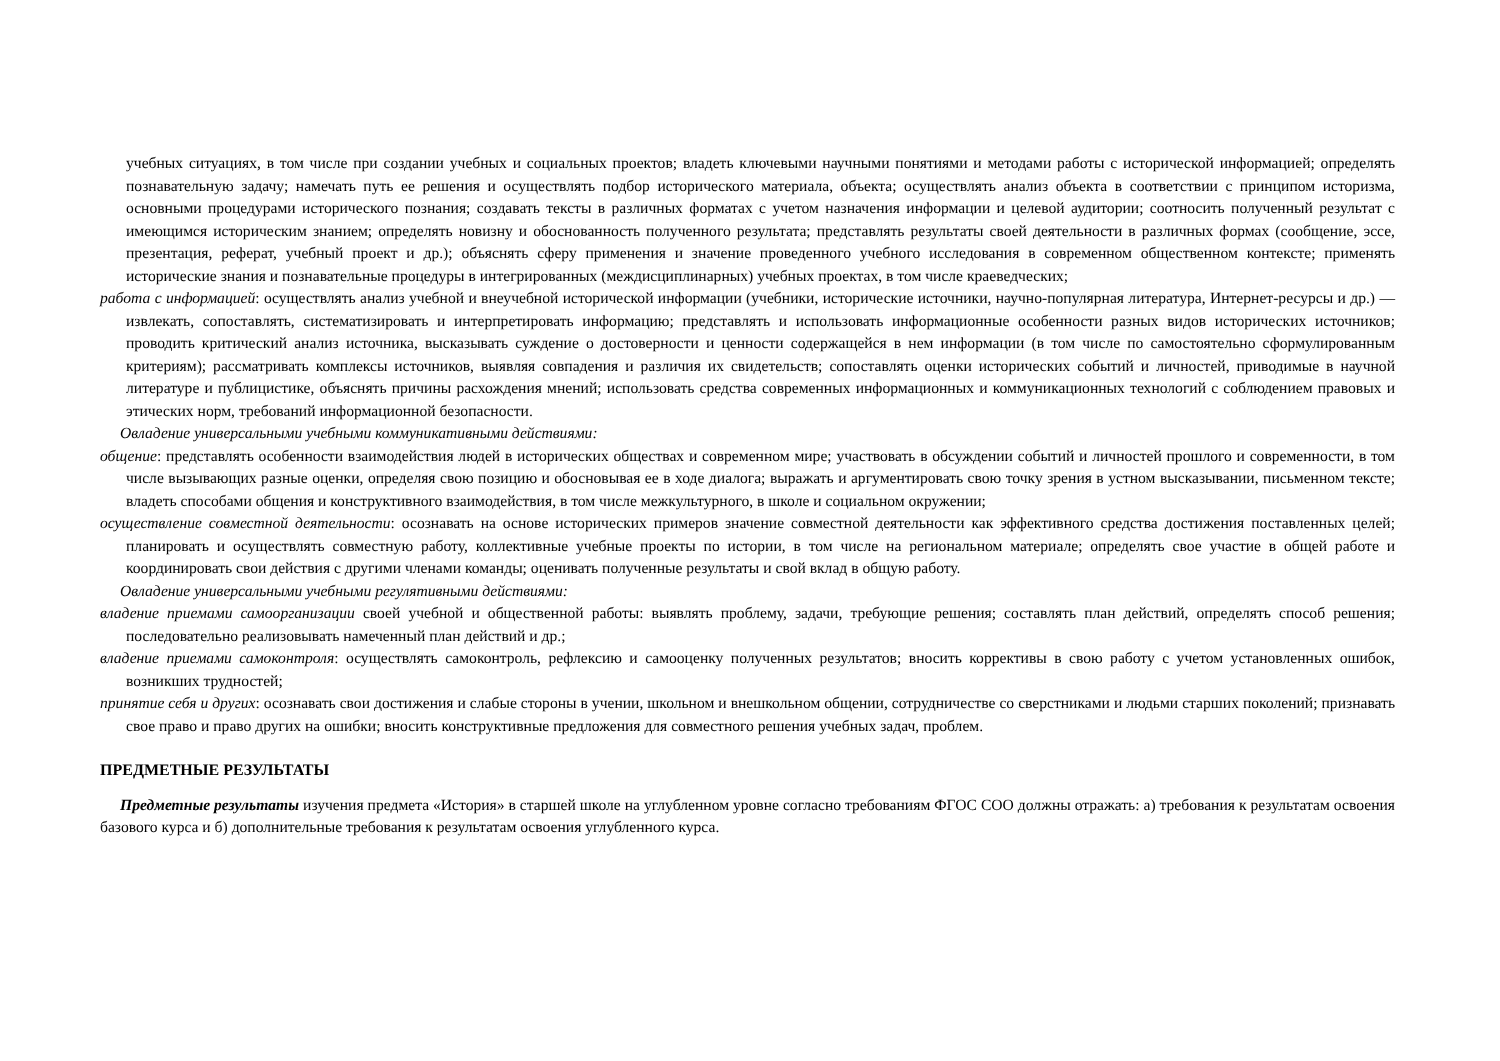учебных ситуациях, в том числе при создании учебных и социальных проектов; владеть ключевыми научными понятиями и методами работы с исторической информацией; определять познавательную задачу; намечать путь ее решения и осуществлять подбор исторического материала, объекта; осуществлять анализ объекта в соответствии с принципом историзма, основными процедурами исторического познания; создавать тексты в различных форматах с учетом назначения информации и целевой аудитории; соотносить полученный результат с имеющимся историческим знанием; определять новизну и обоснованность полученного результата; представлять результаты своей деятельности в различных формах (сообщение, эссе, презентация, реферат, учебный проект и др.); объяснять сферу применения и значение проведенного учебного исследования в современном общественном контексте; применять исторические знания и познавательные процедуры в интегрированных (междисциплинарных) учебных проектах, в том числе краеведческих;
работа с информацией: осуществлять анализ учебной и внеучебной исторической информации (учебники, исторические источники, научно-популярная литература, Интернет-ресурсы и др.) — извлекать, сопоставлять, систематизировать и интерпретировать информацию; представлять и использовать информационные особенности разных видов исторических источников; проводить критический анализ источника, высказывать суждение о достоверности и ценности содержащейся в нем информации (в том числе по самостоятельно сформулированным критериям); рассматривать комплексы источников, выявляя совпадения и различия их свидетельств; сопоставлять оценки исторических событий и личностей, приводимые в научной литературе и публицистике, объяснять причины расхождения мнений; использовать средства современных информационных и коммуникационных технологий с соблюдением правовых и этических норм, требований информационной безопасности.
Овладение универсальными учебными коммуникативными действиями:
общение: представлять особенности взаимодействия людей в исторических обществах и современном мире; участвовать в обсуждении событий и личностей прошлого и современности, в том числе вызывающих разные оценки, определяя свою позицию и обосновывая ее в ходе диалога; выражать и аргументировать свою точку зрения в устном высказывании, письменном тексте; владеть способами общения и конструктивного взаимодействия, в том числе межкультурного, в школе и социальном окружении;
осуществление совместной деятельности: осознавать на основе исторических примеров значение совместной деятельности как эффективного средства достижения поставленных целей; планировать и осуществлять совместную работу, коллективные учебные проекты по истории, в том числе на региональном материале; определять свое участие в общей работе и координировать свои действия с другими членами команды; оценивать полученные результаты и свой вклад в общую работу.
Овладение универсальными учебными регулятивными действиями:
владение приемами самоорганизации своей учебной и общественной работы: выявлять проблему, задачи, требующие решения; составлять план действий, определять способ решения; последовательно реализовывать намеченный план действий и др.;
владение приемами самоконтроля: осуществлять самоконтроль, рефлексию и самооценку полученных результатов; вносить коррективы в свою работу с учетом установленных ошибок, возникших трудностей;
принятие себя и других: осознавать свои достижения и слабые стороны в учении, школьном и внешкольном общении, сотрудничестве со сверстниками и людьми старших поколений; признавать свое право и право других на ошибки; вносить конструктивные предложения для совместного решения учебных задач, проблем.
ПРЕДМЕТНЫЕ РЕЗУЛЬТАТЫ
Предметные результаты изучения предмета «История» в старшей школе на углубленном уровне согласно требованиям ФГОС СОО должны отражать: а) требования к результатам освоения базового курса и б) дополнительные требования к результатам освоения углубленного курса.